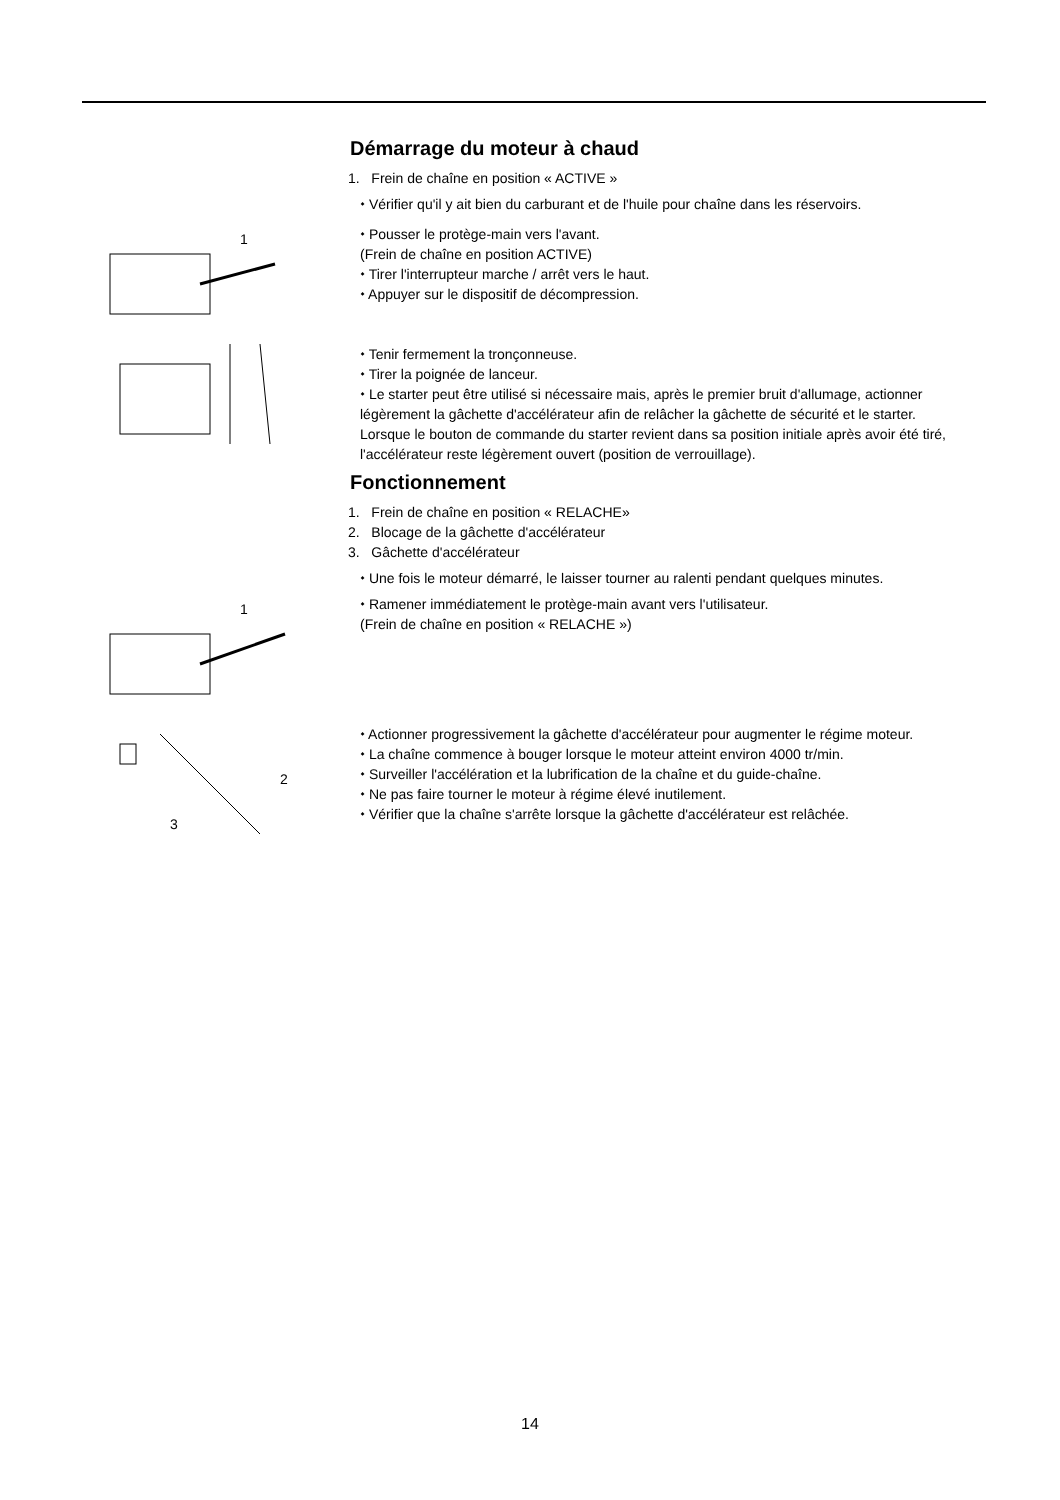Démarrage du moteur à chaud
1. Frein de chaîne en position « ACTIVE »
⬩ Vérifier qu'il y ait bien du carburant et de l'huile pour chaîne dans les réservoirs.
1
⬩ Pousser le protège-main vers l'avant.
(Frein de chaîne en position ACTIVE)
⬩ Tirer l'interrupteur marche / arrêt vers le haut.
⬩ Appuyer sur le dispositif de décompression.
⬩ Tenir fermement la tronçonneuse.
⬩ Tirer la poignée de lanceur.
⬩ Le starter peut être utilisé si nécessaire mais, après le premier bruit d'allumage, actionner légèrement la gâchette d'accélérateur afin de relâcher la gâchette de sécurité et le starter.
Lorsque le bouton de commande du starter revient dans sa position initiale après avoir été tiré, l'accélérateur reste légèrement ouvert (position de verrouillage).
Fonctionnement
1. Frein de chaîne en position « RELACHE»
2. Blocage de la gâchette d'accélérateur
3. Gâchette d'accélérateur
⬩ Une fois le moteur démarré, le laisser tourner au ralenti pendant quelques minutes.
1
⬩ Ramener immédiatement le protège-main avant vers l'utilisateur.
(Frein de chaîne en position « RELACHE »)
2
3
⬩ Actionner progressivement la gâchette d'accélérateur pour augmenter le régime moteur.
⬩ La chaîne commence à bouger lorsque le moteur atteint environ 4000 tr/min.
⬩ Surveiller l'accélération et la lubrification de la chaîne et du guide-chaîne.
⬩ Ne pas faire tourner le moteur à régime élevé inutilement.
⬩ Vérifier que la chaîne s'arrête lorsque la gâchette d'accélérateur est relâchée.
14